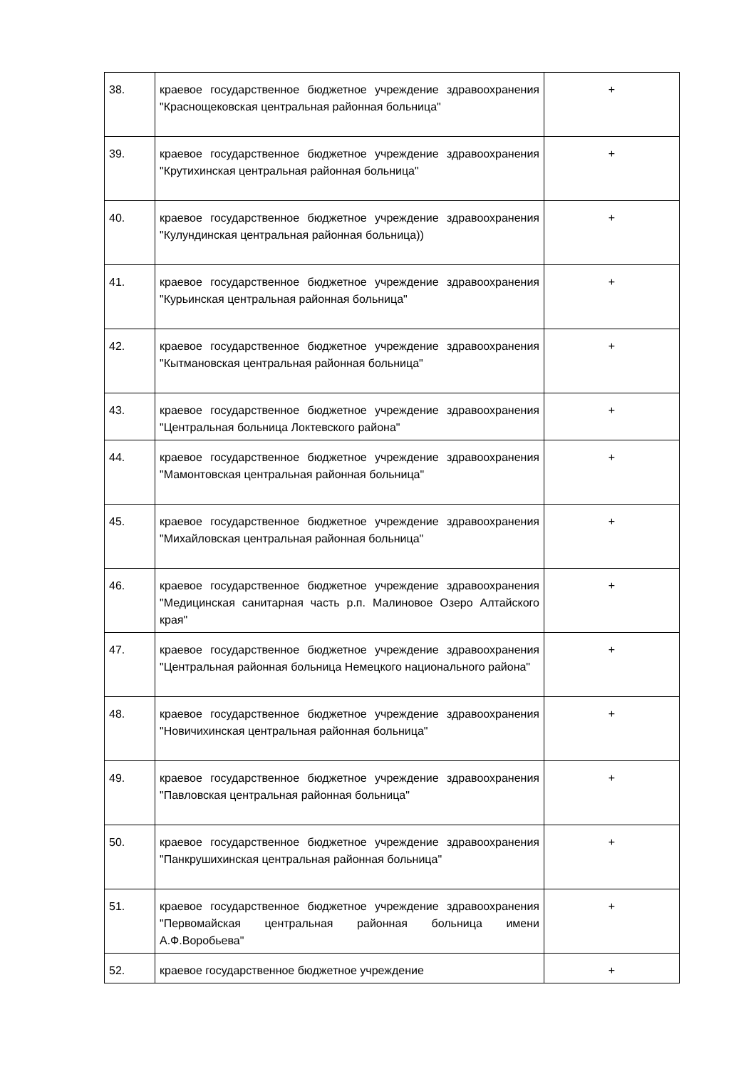| 38. | краевое государственное бюджетное учреждение здравоохранения "Краснощековская центральная районная больница" | + |
| 39. | краевое государственное бюджетное учреждение здравоохранения "Крутихинская центральная районная больница" | + |
| 40. | краевое государственное бюджетное учреждение здравоохранения "Кулундинская центральная районная больница)) | + |
| 41. | краевое государственное бюджетное учреждение здравоохранения "Курьинская центральная районная больница" | + |
| 42. | краевое государственное бюджетное учреждение здравоохранения "Кытмановская центральная районная больница" | + |
| 43. | краевое государственное бюджетное учреждение здравоохранения "Центральная больница Локтевского района" | + |
| 44. | краевое государственное бюджетное учреждение здравоохранения "Мамонтовская центральная районная больница" | + |
| 45. | краевое государственное бюджетное учреждение здравоохранения "Михайловская центральная районная больница" | + |
| 46. | краевое государственное бюджетное учреждение здравоохранения "Медицинская санитарная часть р.п. Малиновое Озеро Алтайского края" | + |
| 47. | краевое государственное бюджетное учреждение здравоохранения "Центральная районная больница Немецкого национального района" | + |
| 48. | краевое государственное бюджетное учреждение здравоохранения "Новичихинская центральная районная больница" | + |
| 49. | краевое государственное бюджетное учреждение здравоохранения "Павловская центральная районная больница" | + |
| 50. | краевое государственное бюджетное учреждение здравоохранения "Панкрушихинская центральная районная больница" | + |
| 51. | краевое государственное бюджетное учреждение здравоохранения "Первомайская центральная районная больница имени А.Ф.Воробьева" | + |
| 52. | краевое государственное бюджетное учреждение | + |